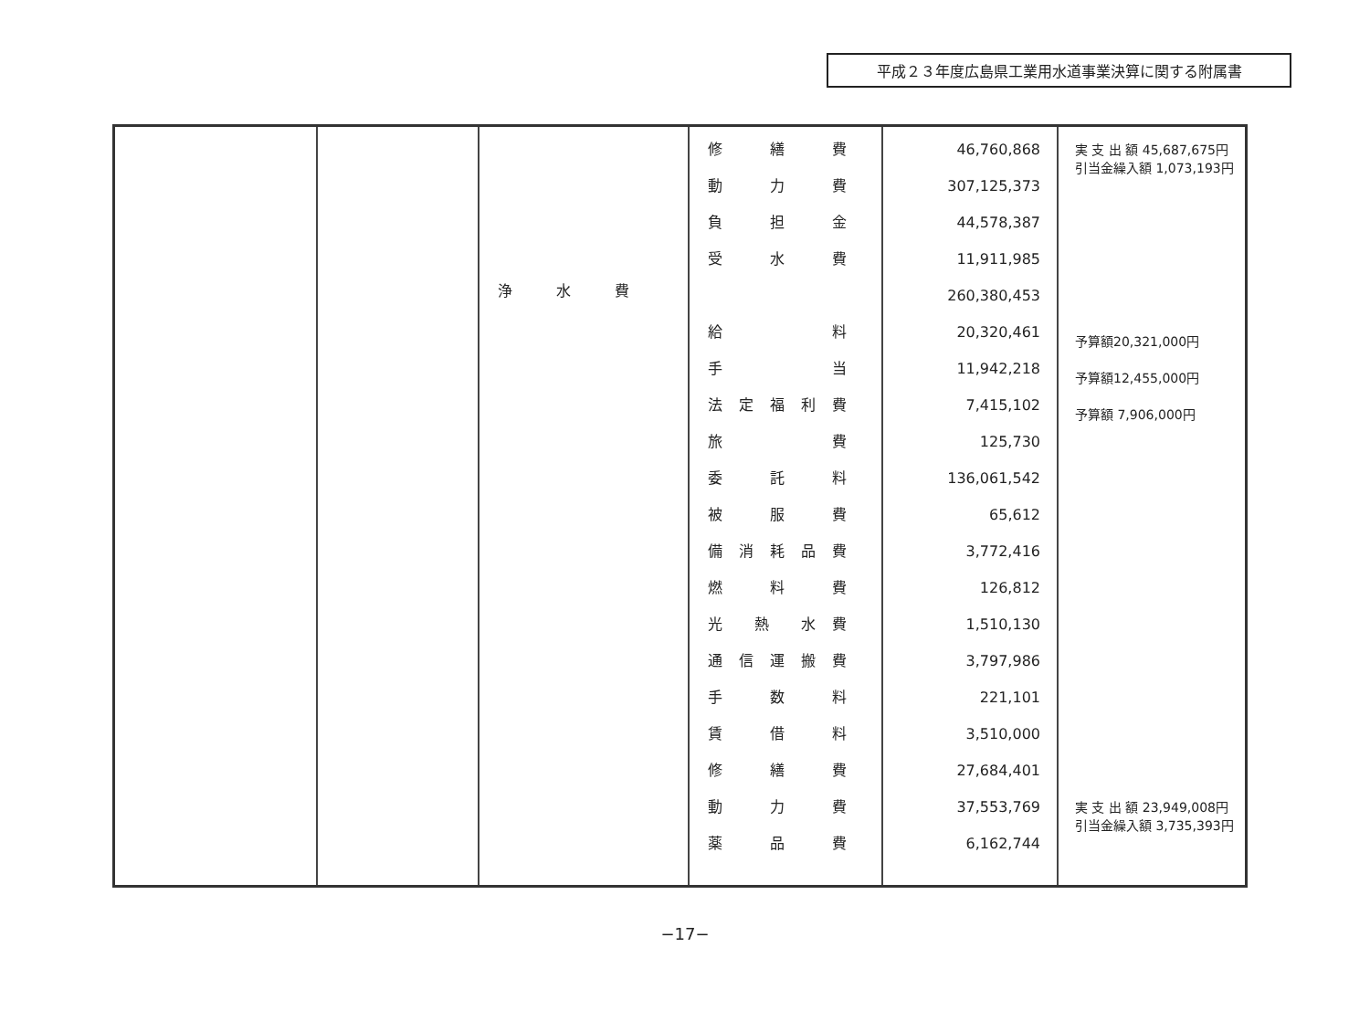平成２３年度広島県工業用水道事業決算に関する附属書
| | | 浄 水 費 | 修 繕 費 動 力 費 負 担 金 受 水 費 給 料 手 当 法 定 福 利 費 旅 費 委 託 料 被 服 費 備 消 耗 品 費 燃 料 費 光 熱 水 費 通 信 運 搬 費 手 数 料 賃 借 料 修 繕 費 動 力 費 薬 品 費 | 46,760,868 307,125,373 44,578,387 11,911,985 260,380,453 20,320,461 11,942,218 7,415,102 125,730 136,061,542 65,612 3,772,416 126,812 1,510,130 3,797,986 221,101 3,510,000 27,684,401 37,553,769 6,162,744 | 実 支 出 額 45,687,675円 引当金繰入額 1,073,193円 予算額20,321,000円 予算額12,455,000円 予算額 7,906,000円 実 支 出 額 23,949,008円 引当金繰入額 3,735,393円 |
−17−